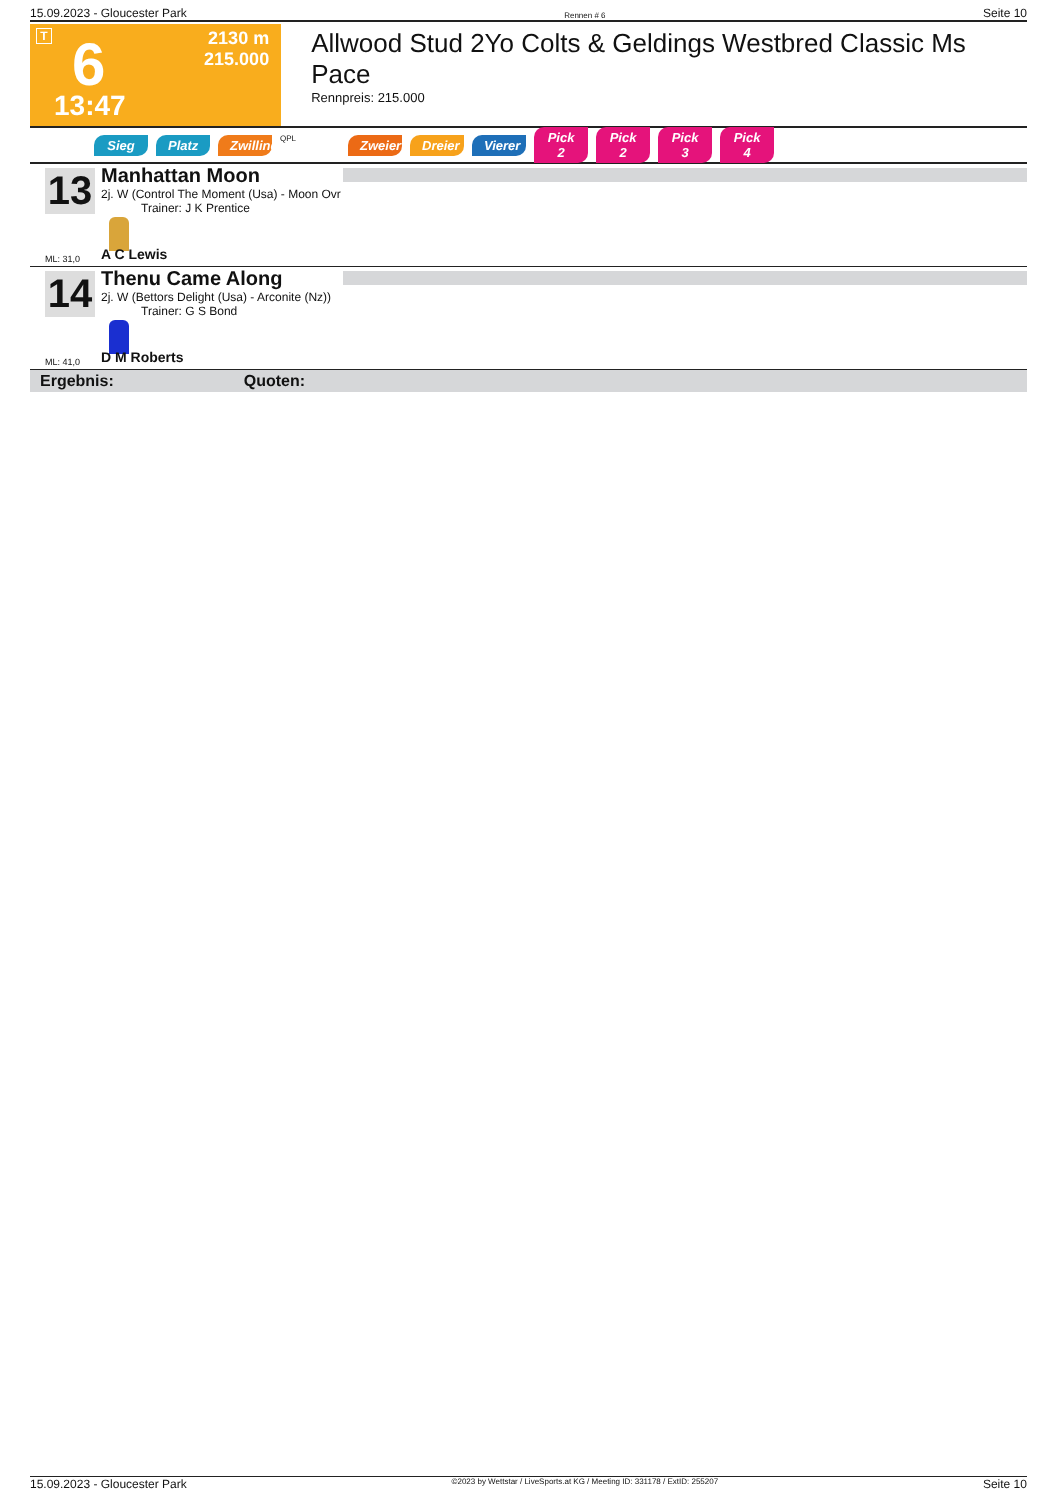15.09.2023 - Gloucester Park Rennen # 6 Seite 10
T 6
13:47
2130 m
215.000
Allwood Stud 2Yo Colts & Geldings Westbred Classic Ms Pace
Rennpreis: 215.000
Sieg Platz Zwilling QPL Zweier Dreier Vierer Pick 2 Pick 2 Pick 3 Pick 4
13
Manhattan Moon
2j. W (Control The Moment (Usa) - Moon Ovr
Trainer: J K Prentice
ML: 31,0 A C Lewis
14
Thenu Came Along
2j. W (Bettors Delight (Usa) - Arconite (Nz))
Trainer: G S Bond
ML: 41,0 D M Roberts
Ergebnis: Quoten:
15.09.2023 - Gloucester Park ©2023 by Wettstar / LiveSports.at KG / Meeting ID: 331178 / ExtID: 255207 Seite 10